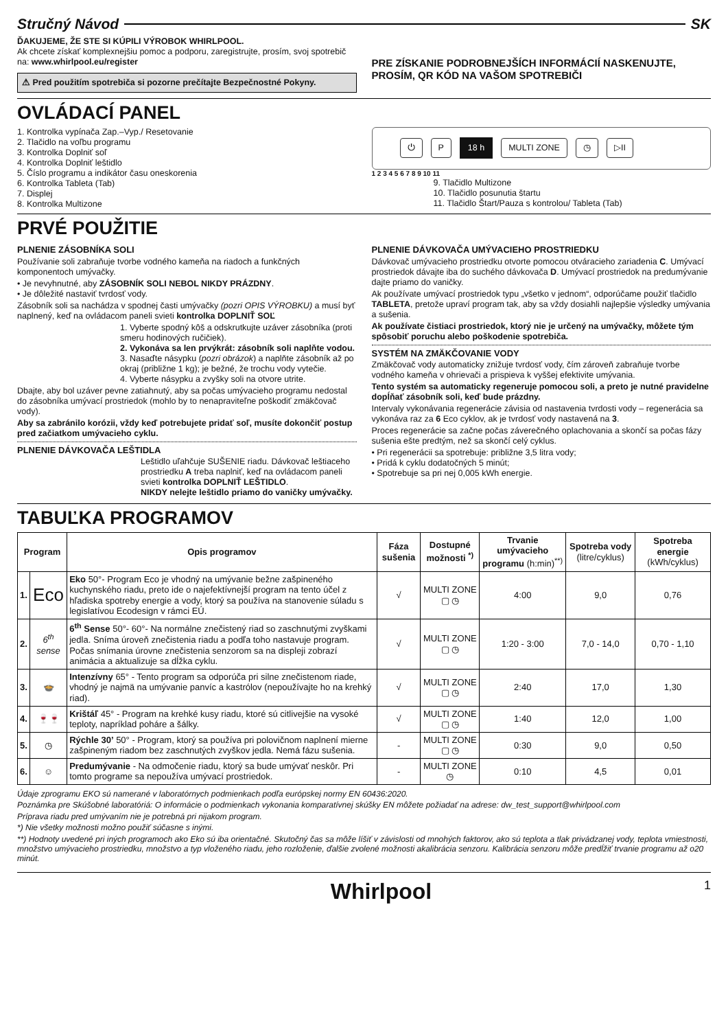Stručný Návod SK
ĎAKUJEME, ŽE STE SI KÚPILI VÝROBOK WHIRLPOOL.
Ak chcete získať komplexnejšiu pomoc a podporu, zaregistrujte, prosím, svoj spotrebič na: www.whirlpool.eu/register
⚠ Pred použitím spotrebiča si pozorne prečítajte Bezpečnostné Pokyny.
PRE ZÍSKANIE PODROBNEJŠÍCH INFORMÁCIÍ NASKENUJTE, PROSÍM, QR KÓD NA VAŠOM SPOTREBIČI
OVLÁDACÍ PANEL
1. Kontrolka vypínača Zap.–Vyp./ Resetovanie
2. Tlačidlo na voľbu programu
3. Kontrolka Doplniť soľ
4. Kontrolka Doplniť leštidlo
5. Číslo programu a indikátor času oneskorenia
6. Kontrolka Tableta (Tab)
7. Displej
8. Kontrolka Multizone
⏻ P 18 h MULTI ZONE ◷ ▷II
1 2 3 4 5 6 7 8 9 10 11
9. Tlačidlo Multizone
10. Tlačidlo posunutia štartu
11. Tlačidlo Štart/Pauza s kontrolou/ Tableta (Tab)
PRVÉ POUŽITIE
PLNENIE ZÁSOBNÍKA SOLI
Používanie soli zabraňuje tvorbe vodného kameňa na riadoch a funkčných komponentoch umývačky.
• Je nevyhnutné, aby ZÁSOBNÍK SOLI NEBOL NIKDY PRÁZDNY.
• Je dôležité nastaviť tvrdosť vody.
Zásobník soli sa nachádza v spodnej časti umývačky (pozri OPIS VÝROBKU) a musí byť naplnený, keď na ovládacom paneli svieti kontrolka DOPLNIŤ SOĽ
1. Vyberte spodný kôš a odskrutkujte uzáver zásobníka (proti smeru hodinových ručičiek).
2. Vykonáva sa len prvýkrát: zásobník soli naplňte vodou.
3. Nasaďte násypku (pozri obrázok) a naplňte zásobník až po okraj (približne 1 kg); je bežné, že trochu vody vytečie.
4. Vyberte násypku a zvyšky soli na otvore utrite.
Dbajte, aby bol uzáver pevne zatiahnutý, aby sa počas umývacieho programu nedostal do zásobníka umývací prostriedok (mohlo by to nenapraviteľne poškodiť zmäkčovač vody).
Aby sa zabránilo korózii, vždy keď potrebujete pridať soľ, musíte dokončiť postup pred začiatkom umývacieho cyklu.
PLNENIE DÁVKOVAČA LEŠTIDLA
Leštidlo uľahčuje SUŠENIE riadu. Dávkovač leštiaceho prostriedku A treba naplniť, keď na ovládacom paneli svieti kontrolka DOPLNIŤ LEŠTIDLO.
NIKDY nelejte leštidlo priamo do vaničky umývačky.
PLNENIE DÁVKOVAČA UMÝVACIEHO PROSTRIEDKU
Dávkovač umývacieho prostriedku otvorte pomocou otváracieho zariadenia C. Umývací prostriedok dávajte iba do suchého dávkovača D. Umývací prostriedok na predumývanie dajte priamo do vaničky.
Ak používate umývací prostriedok typu „všetko v jednom“, odporúčame použiť tlačidlo TABLETA, pretože upraví program tak, aby sa vždy dosiahli najlepšie výsledky umývania a sušenia.
Ak používate čistiaci prostriedok, ktorý nie je určený na umývačky, môžete tým spôsobiť poruchu alebo poškodenie spotrebiča.
SYSTÉM NA ZMÄKČOVANIE VODY
Zmäkčovač vody automaticky znižuje tvrdosť vody, čím zároveň zabraňuje tvorbe vodného kameňa v ohrievači a prispieva k vyššej efektivite umývania.
Tento systém sa automaticky regeneruje pomocou soli, a preto je nutné pravidelne dopĺňať zásobník soli, keď bude prázdny.
Intervaly vykonávania regenerácie závisia od nastavenia tvrdosti vody – regenerácia sa vykonáva raz za 6 Eco cyklov, ak je tvrdosť vody nastavená na 3.
Proces regenerácie sa začne počas záverečného oplachovania a skončí sa počas fázy sušenia ešte predtým, než sa skončí celý cyklus.
• Pri regenerácii sa spotrebuje: približne 3,5 litra vody;
• Pridá k cyklu dodatočných 5 minút;
• Spotrebuje sa pri nej 0,005 kWh energie.
TABUĽKA PROGRAMOV
| Program | | Opis programov | Fáza sušenia | Dostupné možnosti <sup>*)</sup> | Trvanie umývacieho programu (h:min)<sup>**)</sup> | Spotreba vody (litre/cyklus) | Spotreba energie (kWh/cyklus) |
| --- | --- | --- | --- | --- | --- | --- | --- |
| 1. | Eco | Eko 50°- Program Eco je vhodný na umývanie bežne zašpineného kuchynského riadu, preto ide o najefektívnejší program na tento účel z hľadiska spotreby energie a vody, ktorý sa používa na stanovenie súladu s legislatívou Ecodesign v rámci EÚ. | √ | MULTI ZONE ▢ ◷ | 4:00 | 9,0 | 0,76 |
| 2. | 6<sup>th</sup> sense | 6<sup>th</sup> Sense 50°- 60°- Na normálne znečistený riad so zaschnutými zvyškami jedla. Sníma úroveň znečistenia riadu a podľa toho nastavuje program. Počas snímania úrovne znečistenia senzorom sa na displeji zobrazí animácia a aktualizuje sa dĺžka cyklu. | √ | MULTI ZONE ▢ ◷ | 1:20 - 3:00 | 7,0 - 14,0 | 0,70 - 1,10 |
| 3. | 🍲 | Intenzívny 65° - Tento program sa odporúča pri silne znečistenom riade, vhodný je najmä na umývanie panvíc a kastrólov (nepoužívajte ho na krehký riad). | √ | MULTI ZONE ▢ ◷ | 2:40 | 17,0 | 1,30 |
| 4. | 🍷🍷 | Krištáľ 45° - Program na krehké kusy riadu, ktoré sú citlivejšie na vysoké teploty, napríklad poháre a šálky. | √ | MULTI ZONE ▢ ◷ | 1:40 | 12,0 | 1,00 |
| 5. | ◷ | Rýchle 30’ 50° - Program, ktorý sa používa pri polovičnom naplnení mierne zašpineným riadom bez zaschnutých zvyškov jedla. Nemá fázu sušenia. | - | MULTI ZONE ▢ ◷ | 0:30 | 9,0 | 0,50 |
| 6. | ☺ | Predumývanie - Na odmočenie riadu, ktorý sa bude umývať neskôr. Pri tomto programe sa nepoužíva umývací prostriedok. | - | MULTI ZONE ◷ | 0:10 | 4,5 | 0,01 |
Údaje zprogramu EKO sú namerané v laboratórnych podmienkach podľa európskej normy EN 60436:2020.
Poznámka pre Skúšobné laboratóriá: O informácie o podmienkach vykonania komparatívnej skúšky EN môžete požiadať na adrese: dw_test_support@whirlpool.com
Príprava riadu pred umývaním nie je potrebná pri nijakom program.
*) Nie všetky možnosti možno použiť súčasne s inými.
**) Hodnoty uvedené pri iných programoch ako Eko sú iba orientačné. Skutočný čas sa môže líšiť v závislosti od mnohých faktorov, ako sú teplota a tlak privádzanej vody, teplota vmiestnosti, množstvo umývacieho prostriedku, množstvo a typ vloženého riadu, jeho rozloženie, ďalšie zvolené možnosti akalibrácia senzoru. Kalibrácia senzoru môže predĺžiť trvanie programu až o20 minút.
Whirlpool 1